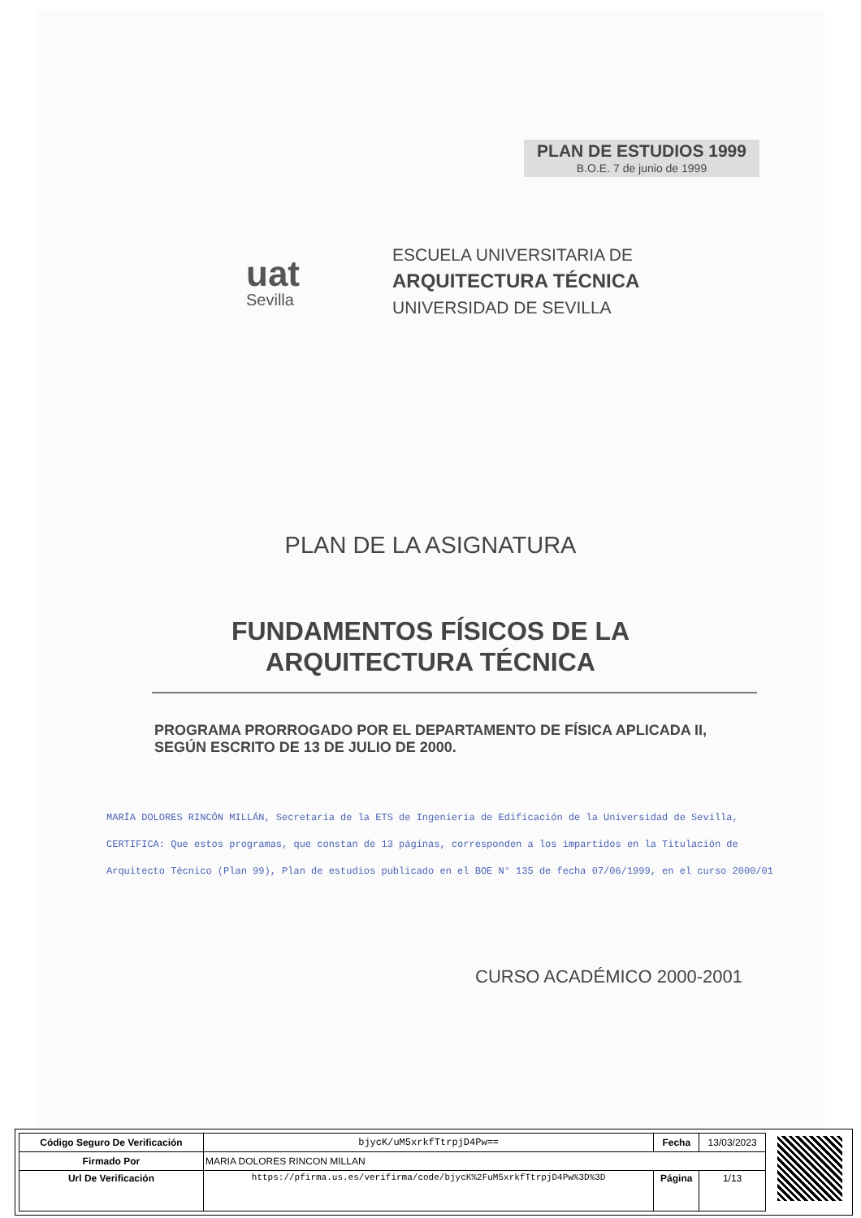PLAN DE ESTUDIOS 1999
B.O.E. 7 de junio de 1999
uat
Sevilla
ESCUELA UNIVERSITARIA DE
ARQUITECTURA TÉCNICA
UNIVERSIDAD DE SEVILLA
PLAN DE LA ASIGNATURA
FUNDAMENTOS FÍSICOS DE LA
ARQUITECTURA TÉCNICA
PROGRAMA PRORROGADO POR EL DEPARTAMENTO DE FÍSICA APLICADA II, SEGÚN ESCRITO DE 13 DE JULIO DE 2000.
MARÍA DOLORES RINCÓN MILLÁN, Secretaria de la ETS de Ingeniería de Edificación de la Universidad de Sevilla,
CERTIFICA: Que estos programas, que constan de 13 páginas, corresponden a los impartidos en la Titulación de
Arquitecto Técnico (Plan 99), Plan de estudios publicado en el BOE N° 135 de fecha 07/06/1999, en el curso 2000/01
CURSO ACADÉMICO 2000-2001
| Código Seguro De Verificación | bjycK/uM5xrkfTtrpjD4Pw== | Fecha | 13/03/2023 |
| Firmado Por | MARIA DOLORES RINCON MILLAN | | |
| Url De Verificación | https://pfirma.us.es/verifirma/code/bjycK%2FuM5xrkfTtrpjD4Pw%3D%3D | Página | 1/13 |